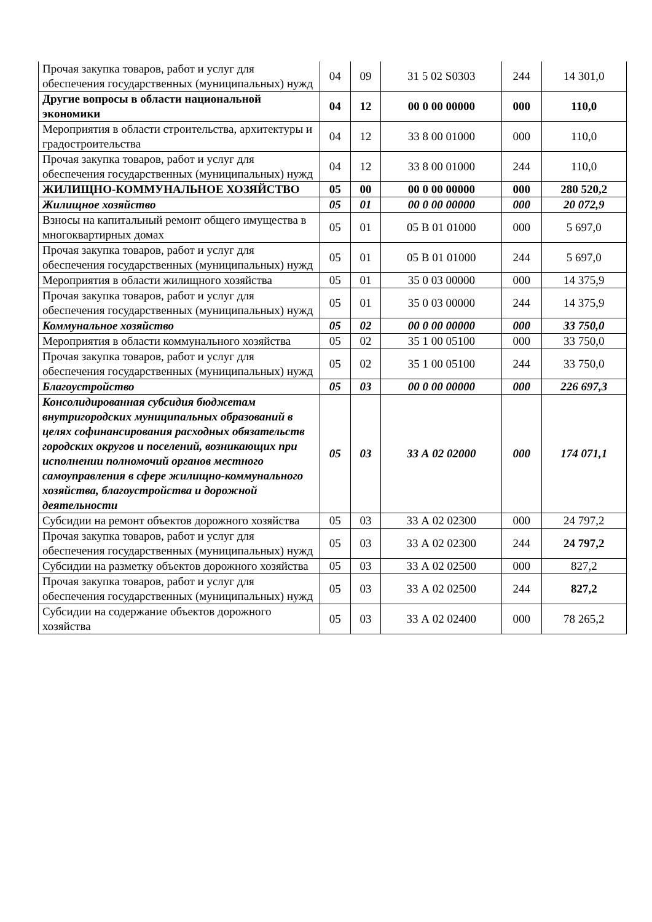| Прочая закупка товаров, работ и услуг для обеспечения государственных (муниципальных) нужд | 04 | 09 | 31 5 02 S0303 | 244 | 14 301,0 |
| Другие вопросы в области национальной экономики | 04 | 12 | 00 0 00 00000 | 000 | 110,0 |
| Мероприятия в области строительства, архитектуры и градостроительства | 04 | 12 | 33 8 00 01000 | 000 | 110,0 |
| Прочая закупка товаров, работ и услуг для обеспечения государственных (муниципальных) нужд | 04 | 12 | 33 8 00 01000 | 244 | 110,0 |
| ЖИЛИЩНО-КОММУНАЛЬНОЕ ХОЗЯЙСТВО | 05 | 00 | 00 0 00 00000 | 000 | 280 520,2 |
| Жилищное хозяйство | 05 | 01 | 00 0 00 00000 | 000 | 20 072,9 |
| Взносы на капитальный ремонт общего имущества в многоквартирных домах | 05 | 01 | 05 В 01 01000 | 000 | 5 697,0 |
| Прочая закупка товаров, работ и услуг для обеспечения государственных (муниципальных) нужд | 05 | 01 | 05 В 01 01000 | 244 | 5 697,0 |
| Мероприятия в области жилищного хозяйства | 05 | 01 | 35 0 03 00000 | 000 | 14 375,9 |
| Прочая закупка товаров, работ и услуг для обеспечения государственных (муниципальных) нужд | 05 | 01 | 35 0 03 00000 | 244 | 14 375,9 |
| Коммунальное хозяйство | 05 | 02 | 00 0 00 00000 | 000 | 33 750,0 |
| Мероприятия в области коммунального хозяйства | 05 | 02 | 35 1 00 05100 | 000 | 33 750,0 |
| Прочая закупка товаров, работ и услуг для обеспечения государственных (муниципальных) нужд | 05 | 02 | 35 1 00 05100 | 244 | 33 750,0 |
| Благоустройство | 05 | 03 | 00 0 00 00000 | 000 | 226 697,3 |
| Консолидированная субсидия бюджетам внутригородских муниципальных образований в целях софинансирования расходных обязательств городских округов и поселений, возникающих при исполнении полномочий органов местного самоуправления в сфере жилищно-коммунального хозяйства, благоустройства и дорожной деятельности | 05 | 03 | 33 А 02 02000 | 000 | 174 071,1 |
| Субсидии на ремонт объектов дорожного хозяйства | 05 | 03 | 33 А 02 02300 | 000 | 24 797,2 |
| Прочая закупка товаров, работ и услуг для обеспечения государственных (муниципальных) нужд | 05 | 03 | 33 А 02 02300 | 244 | 24 797,2 |
| Субсидии на разметку объектов дорожного хозяйства | 05 | 03 | 33 А 02 02500 | 000 | 827,2 |
| Прочая закупка товаров, работ и услуг для обеспечения государственных (муниципальных) нужд | 05 | 03 | 33 А 02 02500 | 244 | 827,2 |
| Субсидии на содержание объектов дорожного хозяйства | 05 | 03 | 33 А 02 02400 | 000 | 78 265,2 |